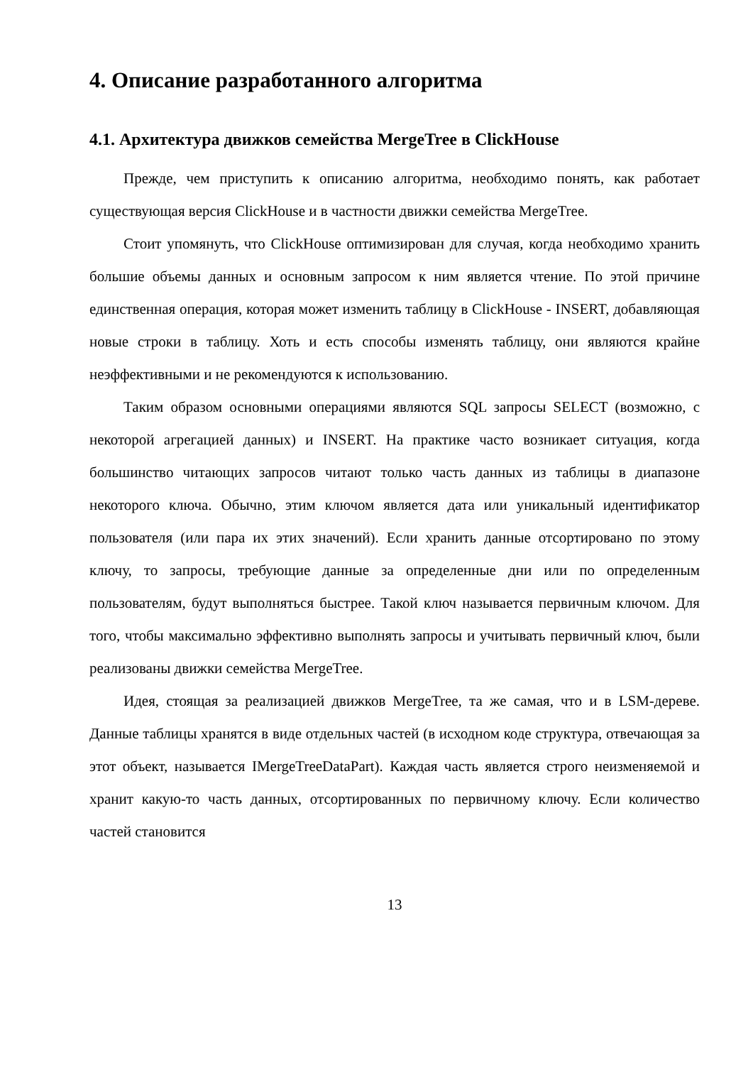4. Описание разработанного алгоритма
4.1. Архитектура движков семейства MergeTree в ClickHouse
Прежде, чем приступить к описанию алгоритма, необходимо понять, как работает существующая версия ClickHouse и в частности движки семейства MergeTree.
Стоит упомянуть, что ClickHouse оптимизирован для случая, когда необходимо хранить большие объемы данных и основным запросом к ним является чтение. По этой причине единственная операция, которая может изменить таблицу в ClickHouse - INSERT, добавляющая новые строки в таблицу. Хоть и есть способы изменять таблицу, они являются крайне неэффективными и не рекомендуются к использованию.
Таким образом основными операциями являются SQL запросы SELECT (возможно, с некоторой агрегацией данных) и INSERT. На практике часто возникает ситуация, когда большинство читающих запросов читают только часть данных из таблицы в диапазоне некоторого ключа. Обычно, этим ключом является дата или уникальный идентификатор пользователя (или пара их этих значений). Если хранить данные отсортировано по этому ключу, то запросы, требующие данные за определенные дни или по определенным пользователям, будут выполняться быстрее. Такой ключ называется первичным ключом. Для того, чтобы максимально эффективно выполнять запросы и учитывать первичный ключ, были реализованы движки семейства MergeTree.
Идея, стоящая за реализацией движков MergeTree, та же самая, что и в LSM-дереве. Данные таблицы хранятся в виде отдельных частей (в исходном коде структура, отвечающая за этот объект, называется IMergeTreeDataPart). Каждая часть является строго неизменяемой и хранит какую-то часть данных, отсортированных по первичному ключу. Если количество частей становится
13